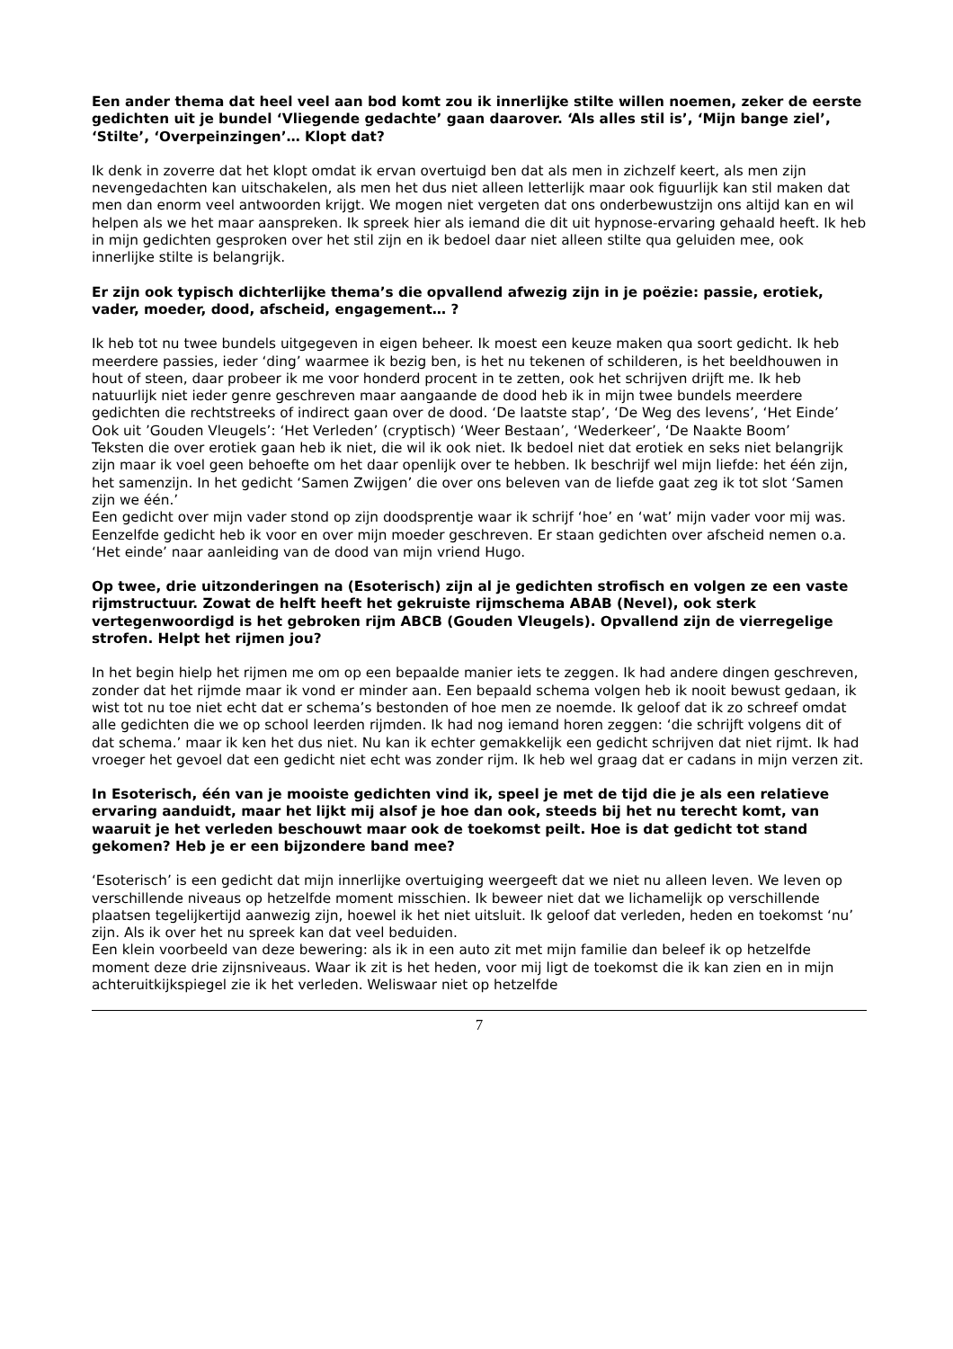Een ander thema dat heel veel aan bod komt zou ik innerlijke stilte willen noemen, zeker de eerste gedichten uit je bundel ‘Vliegende gedachte’ gaan daarover. ‘Als alles stil is’, ‘Mijn bange ziel’, ‘Stilte’, ‘Overpeinzingen’… Klopt dat?
Ik denk in zoverre dat het klopt omdat ik ervan overtuigd ben dat als men in zichzelf keert, als men zijn nevengedachten kan uitschakelen, als men het dus niet alleen letterlijk maar ook figuurlijk kan stil maken dat men dan enorm veel antwoorden krijgt. We mogen niet vergeten dat ons onderbewustzijn ons altijd kan en wil helpen als we het maar aanspreken. Ik spreek hier als iemand die dit uit hypnose-ervaring gehaald heeft. Ik heb in mijn gedichten gesproken over het stil zijn en ik bedoel daar niet alleen stilte qua geluiden mee, ook innerlijke stilte is belangrijk.
Er zijn ook typisch dichterlijke thema’s die opvallend afwezig zijn in je poëzie: passie, erotiek, vader, moeder, dood, afscheid, engagement… ?
Ik heb tot nu twee bundels uitgegeven in eigen beheer. Ik moest een keuze maken qua soort gedicht. Ik heb meerdere passies, ieder ‘ding’ waarmee ik bezig ben, is het nu tekenen of schilderen, is het beeldhouwen in hout of steen, daar probeer ik me voor honderd procent in te zetten, ook het schrijven drijft me. Ik heb natuurlijk niet ieder genre geschreven maar aangaande de dood heb ik in mijn twee bundels meerdere gedichten die rechtstreeks of indirect gaan over de dood. ‘De laatste stap’, ‘De Weg des levens’, ‘Het Einde’
Ook uit ’Gouden Vleugels’: ‘Het Verleden’ (cryptisch) ‘Weer Bestaan’, ‘Wederkeer’, ‘De Naakte Boom’
Teksten die over erotiek gaan heb ik niet, die wil ik ook niet. Ik bedoel niet dat erotiek en seks niet belangrijk zijn maar ik voel geen behoefte om het daar openlijk over te hebben. Ik beschrijf wel mijn liefde: het één zijn, het samenzijn. In het gedicht ‘Samen Zwijgen’ die over ons beleven van de liefde gaat zeg ik tot slot ‘Samen zijn we één.’
Een gedicht over mijn vader stond op zijn doodsprentje waar ik schrijf ‘hoe’ en ‘wat’ mijn vader voor mij was. Eenzelfde gedicht heb ik voor en over mijn moeder geschreven. Er staan gedichten over afscheid nemen o.a. ‘Het einde’ naar aanleiding van de dood van mijn vriend Hugo.
Op twee, drie uitzonderingen na (Esoterisch) zijn al je gedichten strofisch en volgen ze een vaste rijmstructuur. Zowat de helft heeft het gekruiste rijmschema ABAB (Nevel), ook sterk vertegenwoordigd is het gebroken rijm ABCB (Gouden Vleugels). Opvallend zijn de vierregelige strofen. Helpt het rijmen jou?
In het begin hielp het rijmen me om op een bepaalde manier iets te zeggen. Ik had andere dingen geschreven, zonder dat het rijmde maar ik vond er minder aan. Een bepaald schema volgen heb ik nooit bewust gedaan, ik wist tot nu toe niet echt dat er schema’s bestonden of hoe men ze noemde. Ik geloof dat ik zo schreef omdat alle gedichten die we op school leerden rijmden. Ik had nog iemand horen zeggen: ‘die schrijft volgens dit of dat schema.’ maar ik ken het dus niet. Nu kan ik echter gemakkelijk een gedicht schrijven dat niet rijmt. Ik had vroeger het gevoel dat een gedicht niet echt was zonder rijm. Ik heb wel graag dat er cadans in mijn verzen zit.
In Esoterisch, één van je mooiste gedichten vind ik, speel je met de tijd die je als een relatieve ervaring aanduidt, maar het lijkt mij alsof je hoe dan ook, steeds bij het nu terecht komt, van waaruit je het verleden beschouwt maar ook de toekomst peilt. Hoe is dat gedicht tot stand gekomen? Heb je er een bijzondere band mee?
‘Esoterisch’ is een gedicht dat mijn innerlijke overtuiging weergeeft dat we niet nu alleen leven. We leven op verschillende niveaus op hetzelfde moment misschien. Ik beweer niet dat we lichamelijk op verschillende plaatsen tegelijkertijd aanwezig zijn, hoewel ik het niet uitsluit. Ik geloof dat verleden, heden en toekomst ‘nu’ zijn. Als ik over het nu spreek kan dat veel beduiden.
Een klein voorbeeld van deze bewering: als ik in een auto zit met mijn familie dan beleef ik op hetzelfde moment deze drie zijnsniveaus. Waar ik zit is het heden, voor mij ligt de toekomst die ik kan zien en in mijn achteruitkijkspiegel zie ik het verleden. Weliswaar niet op hetzelfde
7